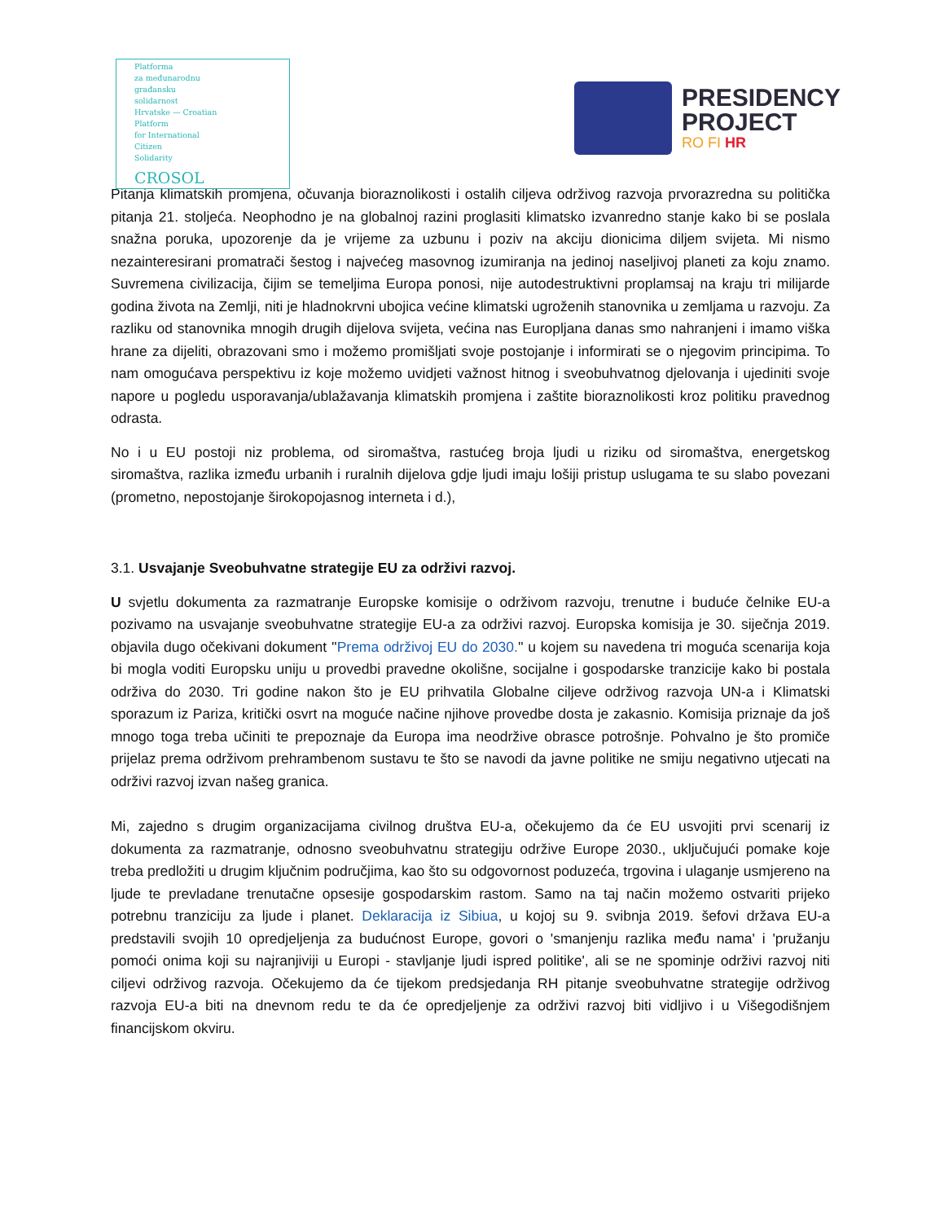Platforma
za međunarodnu
građansku
solidarnost
Hrvatske — Croatian
Platform
for International
Citizen
Solidarity
CROSOL
PRESIDENCY
PROJECT
RO FI HR
Pitanja klimatskih promjena, očuvanja bioraznolikosti i ostalih ciljeva održivog razvoja prvorazredna su politička pitanja 21. stoljeća. Neophodno je na globalnoj razini proglasiti klimatsko izvanredno stanje kako bi se poslala snažna poruka, upozorenje da je vrijeme za uzbunu i poziv na akciju dionicima diljem svijeta. Mi nismo nezainteresirani promatrači šestog i najvećeg masovnog izumiranja na jedinoj naseljivoj planeti za koju znamo. Suvremena civilizacija, čijim se temeljima Europa ponosi, nije autodestruktivni proplamsaj na kraju tri milijarde godina života na Zemlji, niti je hladnokrvni ubojica većine klimatski ugroženih stanovnika u zemljama u razvoju. Za razliku od stanovnika mnogih drugih dijelova svijeta, većina nas Europljana danas smo nahranjeni i imamo viška hrane za dijeliti, obrazovani smo i možemo promišljati svoje postojanje i informirati se o njegovim principima. To nam omogućava perspektivu iz koje možemo uvidjeti važnost hitnog i sveobuhvatnog djelovanja i ujediniti svoje napore u pogledu usporavanja/ublažavanja klimatskih promjena i zaštite bioraznolikosti kroz politiku pravednog odrasta.
No i u EU postoji niz problema, od siromaštva, rastućeg broja ljudi u riziku od siromaštva, energetskog siromaštva, razlika između urbanih i ruralnih dijelova gdje ljudi imaju lošiji pristup uslugama te su slabo povezani (prometno, nepostojanje širokopojasnog interneta i d.),
3.1. Usvajanje Sveobuhvatne strategije EU za održivi razvoj.
U svjetlu dokumenta za razmatranje Europske komisije o održivom razvoju, trenutne i buduće čelnike EU-a pozivamo na usvajanje sveobuhvatne strategije EU-a za održivi razvoj. Europska komisija je 30. siječnja 2019. objavila dugo očekivani dokument ''Prema održivoj EU do 2030.'' u kojem su navedena tri moguća scenarija koja bi mogla voditi Europsku uniju u provedbi pravedne okolišne, socijalne i gospodarske tranzicije kako bi postala održiva do 2030. Tri godine nakon što je EU prihvatila Globalne ciljeve održivog razvoja UN-a i Klimatski sporazum iz Pariza, kritički osvrt na moguće načine njihove provedbe dosta je zakasnio. Komisija priznaje da još mnogo toga treba učiniti te prepoznaje da Europa ima neodržive obrasce potrošnje. Pohvalno je što promiče prijelaz prema održivom prehrambenom sustavu te što se navodi da javne politike ne smiju negativno utjecati na održivi razvoj izvan našeg granica.
Mi, zajedno s drugim organizacijama civilnog društva EU-a, očekujemo da će EU usvojiti prvi scenarij iz dokumenta za razmatranje, odnosno sveobuhvatnu strategiju održive Europe 2030., uključujući pomake koje treba predložiti u drugim ključnim područjima, kao što su odgovornost poduzeća, trgovina i ulaganje usmjereno na ljude te prevladane trenutačne opsesije gospodarskim rastom. Samo na taj način možemo ostvariti prijeko potrebnu tranziciju za ljude i planet. Deklaracija iz Sibiua, u kojoj su 9. svibnja 2019. šefovi država EU-a predstavili svojih 10 opredjeljenja za budućnost Europe, govori o 'smanjenju razlika među nama' i 'pružanju pomoći onima koji su najranjiviji u Europi - stavljanje ljudi ispred politike', ali se ne spominje održivi razvoj niti ciljevi održivog razvoja. Očekujemo da će tijekom predsjedanja RH pitanje sveobuhvatne strategije održivog razvoja EU-a biti na dnevnom redu te da će opredjeljenje za održivi razvoj biti vidljivo i u Višegodišnjem financijskom okviru.